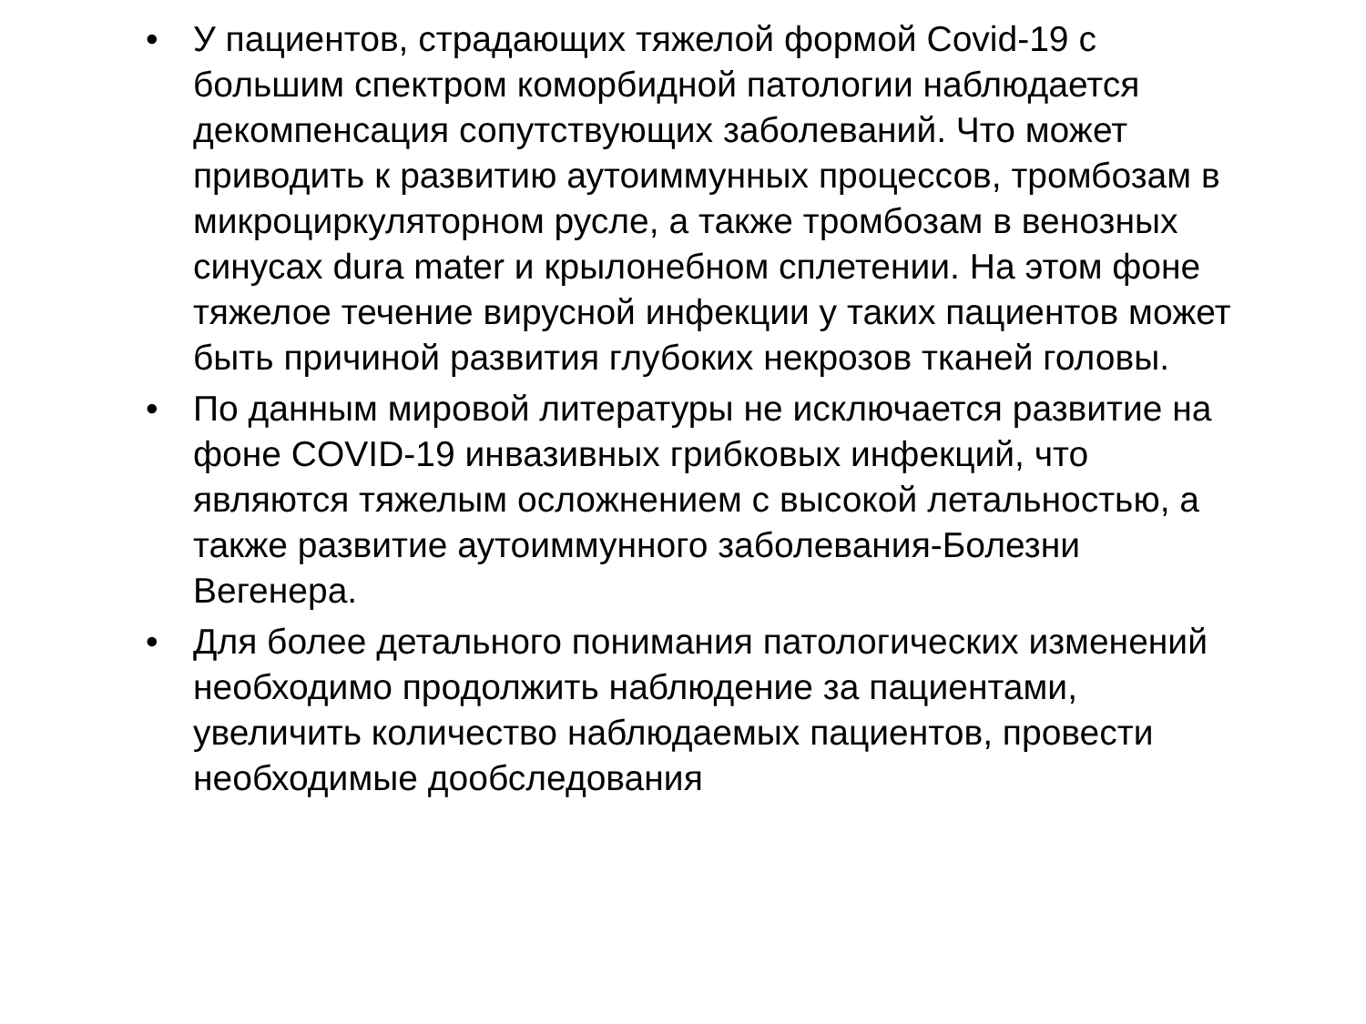• У пациентов, страдающих тяжелой формой Covid-19 с большим спектром коморбидной патологии наблюдается декомпенсация сопутствующих заболеваний. Что может приводить к развитию аутоиммунных процессов, тромбозам в микроциркуляторном русле, а также тромбозам в венозных синусах dura mater и крылонебном сплетении. На этом фоне тяжелое течение вирусной инфекции у таких пациентов может быть причиной развития глубоких некрозов тканей головы.
• По данным мировой литературы не исключается развитие на фоне COVID-19 инвазивных грибковых инфекций, что являются тяжелым осложнением с высокой летальностью, а также развитие аутоиммунного заболевания-Болезни Вегенера.
• Для более детального понимания патологических изменений необходимо продолжить наблюдение за пациентами, увеличить количество наблюдаемых пациентов, провести необходимые дообследования